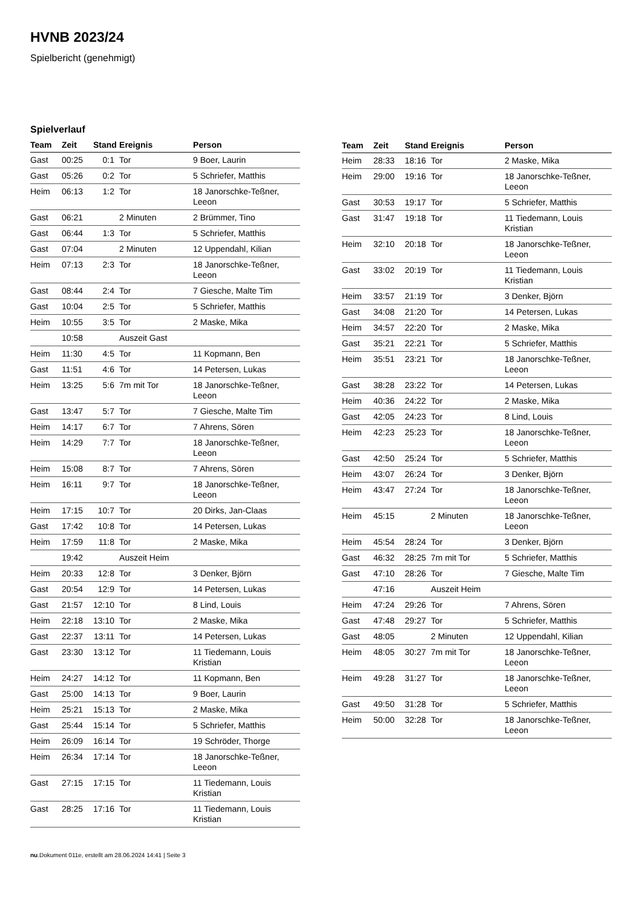HVNB 2023/24
Spielbericht (genehmigt)
Spielverlauf
| Team | Zeit | Stand | Ereignis | Person |
| --- | --- | --- | --- | --- |
| Gast | 00:25 | 0:1 | Tor | 9 Boer, Laurin |
| Gast | 05:26 | 0:2 | Tor | 5 Schriefer, Matthis |
| Heim | 06:13 | 1:2 | Tor | 18 Janorschke-Teßner, Leeon |
| Gast | 06:21 | | 2 Minuten | 2 Brümmer, Tino |
| Gast | 06:44 | 1:3 | Tor | 5 Schriefer, Matthis |
| Gast | 07:04 | | 2 Minuten | 12 Uppendahl, Kilian |
| Heim | 07:13 | 2:3 | Tor | 18 Janorschke-Teßner, Leeon |
| Gast | 08:44 | 2:4 | Tor | 7 Giesche, Malte Tim |
| Gast | 10:04 | 2:5 | Tor | 5 Schriefer, Matthis |
| Heim | 10:55 | 3:5 | Tor | 2 Maske, Mika |
| | 10:58 | | Auszeit Gast | |
| Heim | 11:30 | 4:5 | Tor | 11 Kopmann, Ben |
| Gast | 11:51 | 4:6 | Tor | 14 Petersen, Lukas |
| Heim | 13:25 | 5:6 | 7m mit Tor | 18 Janorschke-Teßner, Leeon |
| Gast | 13:47 | 5:7 | Tor | 7 Giesche, Malte Tim |
| Heim | 14:17 | 6:7 | Tor | 7 Ahrens, Sören |
| Heim | 14:29 | 7:7 | Tor | 18 Janorschke-Teßner, Leeon |
| Heim | 15:08 | 8:7 | Tor | 7 Ahrens, Sören |
| Heim | 16:11 | 9:7 | Tor | 18 Janorschke-Teßner, Leeon |
| Heim | 17:15 | 10:7 | Tor | 20 Dirks, Jan-Claas |
| Gast | 17:42 | 10:8 | Tor | 14 Petersen, Lukas |
| Heim | 17:59 | 11:8 | Tor | 2 Maske, Mika |
| | 19:42 | | Auszeit Heim | |
| Heim | 20:33 | 12:8 | Tor | 3 Denker, Björn |
| Gast | 20:54 | 12:9 | Tor | 14 Petersen, Lukas |
| Gast | 21:57 | 12:10 | Tor | 8 Lind, Louis |
| Heim | 22:18 | 13:10 | Tor | 2 Maske, Mika |
| Gast | 22:37 | 13:11 | Tor | 14 Petersen, Lukas |
| Gast | 23:30 | 13:12 | Tor | 11 Tiedemann, Louis Kristian |
| Heim | 24:27 | 14:12 | Tor | 11 Kopmann, Ben |
| Gast | 25:00 | 14:13 | Tor | 9 Boer, Laurin |
| Heim | 25:21 | 15:13 | Tor | 2 Maske, Mika |
| Gast | 25:44 | 15:14 | Tor | 5 Schriefer, Matthis |
| Heim | 26:09 | 16:14 | Tor | 19 Schröder, Thorge |
| Heim | 26:34 | 17:14 | Tor | 18 Janorschke-Teßner, Leeon |
| Gast | 27:15 | 17:15 | Tor | 11 Tiedemann, Louis Kristian |
| Gast | 28:25 | 17:16 | Tor | 11 Tiedemann, Louis Kristian |
| Team | Zeit | Stand | Ereignis | Person |
| --- | --- | --- | --- | --- |
| Heim | 28:33 | 18:16 | Tor | 2 Maske, Mika |
| Heim | 29:00 | 19:16 | Tor | 18 Janorschke-Teßner, Leeon |
| Gast | 30:53 | 19:17 | Tor | 5 Schriefer, Matthis |
| Gast | 31:47 | 19:18 | Tor | 11 Tiedemann, Louis Kristian |
| Heim | 32:10 | 20:18 | Tor | 18 Janorschke-Teßner, Leeon |
| Gast | 33:02 | 20:19 | Tor | 11 Tiedemann, Louis Kristian |
| Heim | 33:57 | 21:19 | Tor | 3 Denker, Björn |
| Gast | 34:08 | 21:20 | Tor | 14 Petersen, Lukas |
| Heim | 34:57 | 22:20 | Tor | 2 Maske, Mika |
| Gast | 35:21 | 22:21 | Tor | 5 Schriefer, Matthis |
| Heim | 35:51 | 23:21 | Tor | 18 Janorschke-Teßner, Leeon |
| Gast | 38:28 | 23:22 | Tor | 14 Petersen, Lukas |
| Heim | 40:36 | 24:22 | Tor | 2 Maske, Mika |
| Gast | 42:05 | 24:23 | Tor | 8 Lind, Louis |
| Heim | 42:23 | 25:23 | Tor | 18 Janorschke-Teßner, Leeon |
| Gast | 42:50 | 25:24 | Tor | 5 Schriefer, Matthis |
| Heim | 43:07 | 26:24 | Tor | 3 Denker, Björn |
| Heim | 43:47 | 27:24 | Tor | 18 Janorschke-Teßner, Leeon |
| Heim | 45:15 | | 2 Minuten | 18 Janorschke-Teßner, Leeon |
| Heim | 45:54 | 28:24 | Tor | 3 Denker, Björn |
| Gast | 46:32 | 28:25 | 7m mit Tor | 5 Schriefer, Matthis |
| Gast | 47:10 | 28:26 | Tor | 7 Giesche, Malte Tim |
| | 47:16 | | Auszeit Heim | |
| Heim | 47:24 | 29:26 | Tor | 7 Ahrens, Sören |
| Gast | 47:48 | 29:27 | Tor | 5 Schriefer, Matthis |
| Gast | 48:05 | | 2 Minuten | 12 Uppendahl, Kilian |
| Heim | 48:05 | 30:27 | 7m mit Tor | 18 Janorschke-Teßner, Leeon |
| Heim | 49:28 | 31:27 | Tor | 18 Janorschke-Teßner, Leeon |
| Gast | 49:50 | 31:28 | Tor | 5 Schriefer, Matthis |
| Heim | 50:00 | 32:28 | Tor | 18 Janorschke-Teßner, Leeon |
nu.Dokument 011e, erstellt am 28.06.2024 14:41 | Seite 3